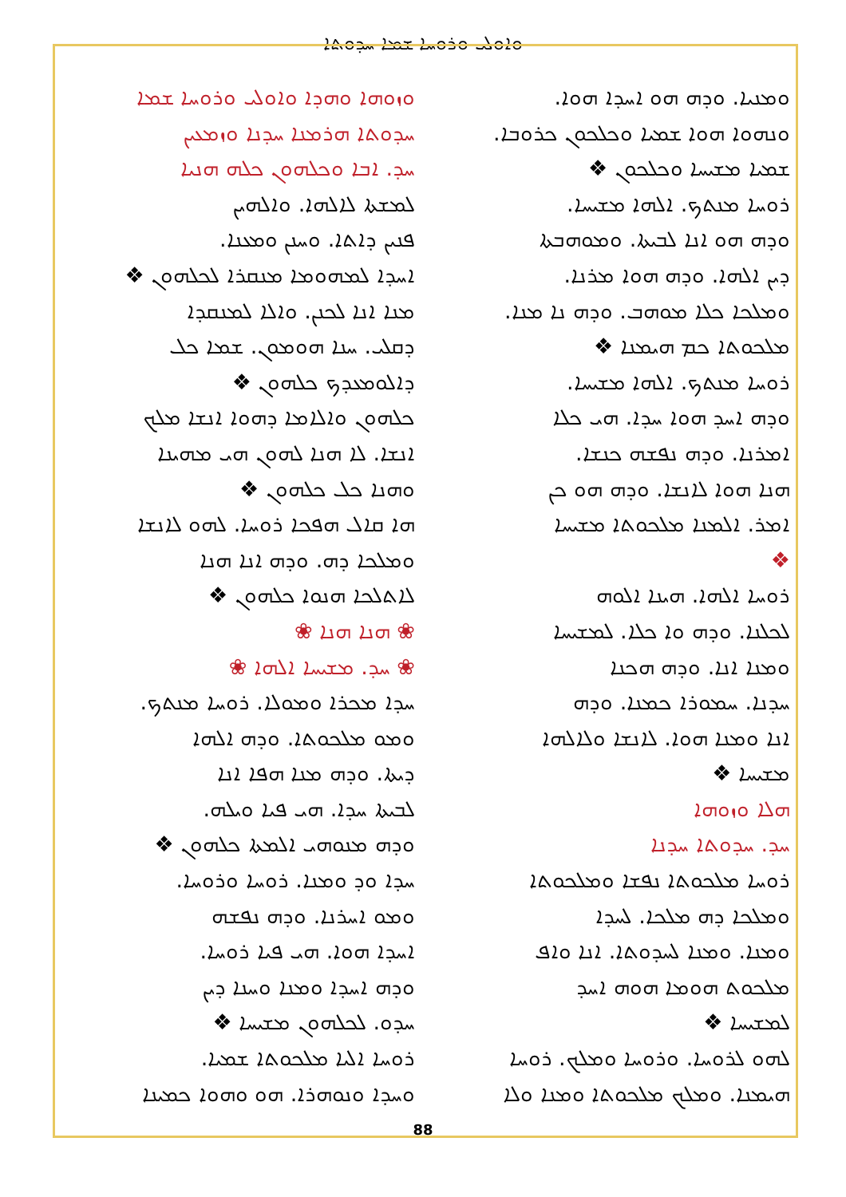ܘܐܘܠܝ ܘܪܘܚܐ ܫܡܐ ܚܕܘܬܐ
ܘܙܘܗܐ ܘܗܕܐ ܘܐܘܠܝ ܘܪܘܚܐ ܫܡܐ
ܚܕܘܬܐ ܗܪܡܢܐ ܚܕܢܐ ܘܙܡܥܝܢ
ܚܕ. ܐܒܐ ܘܟܠܗܘܢ ܟܠܗ ܗܢܝܐ
ܠܡܫܬܐ ܠܐܠܗܐ. ܘܐܠܗܝܢ
ܦܢܝܢ ܕܐܬܐ. ܘܚܢܢ ܘܡܥܢܐ.
ܐܚܕܐ ܠܡܗܘܡܐ ܡܢܩܪܐ ܠܟܠܗܘܢ ❖
ܡܢܐ ܐܢܐ ܠܟܢܢ. ܘܐܠܐ ܠܡܢܩܕܐ
ܕܩܠܝ. ܚܢܐ ܗܘܡܘܢ. ܫܡܐ ܟܠ
ܕܐܠܘܡܥܕܟ ܟܠܗܘܢ ❖
ܟܠܗܘܢ ܘܐܠܐܡܐ ܕܗܘܐ ܐܢܫܐ ܡܠܟ
ܐܢܫܐ. ܠܐ ܗܢܐ ܠܗܘܢ ܗܝ ܡܗܝܢܐ
ܘܗܢܐ ܟܠ ܟܠܗܘܢ ❖
ܗܐ ܩܐܠ ܗܦܟܐ ܪܘܚܐ. ܠܗܘ ܠܐܢܫܐ
ܘܡܠܟܐ ܕܗ. ܘܕܗ ܐܢܐ ܗܢܐ
ܠܐܬܠܟܐ ܗܢܘܐ ܟܠܗܘܢ ❖
❀ ܗܢܐ ܗܢܐ ❀
❀ ܚܕ. ܡܫܝܚܐ ܐܠܗܐ ❀
ܚܕܐ ܡܟܪܐ ܘܡܘܠܐ. ܪܘܚܐ ܡܢܬܟ.
ܘܡܘ ܡܠܟܘܬܐ. ܘܕܗ ܐܠܗܐ
ܕܝܬܐ. ܘܕܗ ܡܢܐ ܗܦܐ ܐܢܐ
ܠܒܝܬܐ ܚܕܐ. ܗܝ ܦܝܐ ܘܝܠܗ.
ܘܕܗ ܡܢܘܗܝ ܐܠܡܬܐ ܟܠܗܘܢ ❖
ܚܕܐ ܘܕ ܘܡܢܐ. ܪܘܚܐ ܘܪܘܚܐ.
ܘܡܘ ܐܚܪܢܐ. ܘܕܗ ܢܦܫܗ
ܐܚܕܐ ܗܘܐ. ܗܝ ܦܝܐ ܪܘܚܐ.
ܘܕܗ ܐܚܕܐ ܘܡܢܐ ܘܚܢܐ ܕܝܢ
ܚܕܘ. ܠܟܠܗܘܢ ܡܫܝܚܐ ❖
ܪܘܚܐ ܐܠܝܐ ܡܠܟܘܬܐ ܫܡܝܐ.
ܘܚܕܐ ܘܢܘܗܪܐ. ܗܘ ܘܗܘܐ ܟܡܝܢܐ
ܘܡܢܝܐ. ܘܕܗ ܗܘ ܐܚܕܐ ܗܘܐ.
ܘܢܗܘܐ ܗܘܐ ܫܡܝܐ ܘܟܠܟܘܢ ܟܪܘܒܐ.
ܫܡܝܐ ܡܫܝܚܐ ܘܟܠܟܘܢ ❖
ܪܘܚܐ ܡܢܬܟ. ܐܠܗܐ ܡܫܝܚܐ.
ܘܕܗ ܗܘ ܐܢܐ ܠܒܝܬܐ. ܘܡܘܗܒܬܐ
ܕܝܢ ܐܠܗܐ. ܘܕܗ ܗܘܐ ܡܪܢܐ.
ܘܡܠܟܐ ܟܠܐ ܡܘܗܒ. ܘܕܗ ܢܐ ܡܢܐ.
ܡܠܟܘܬܐ ܟܡ ܗܝܡܢܐ ❖
ܪܘܚܐ ܡܢܬܟ. ܐܠܗܐ ܡܫܝܚܐ.
ܘܕܗ ܐܚܕ ܗܘܐ ܚܕܐ. ܗܝ ܟܠܐ
ܐܡܪܢܐ. ܘܕܗ ܢܦܫܗ ܟܢܫܐ.
ܗܢܐ ܗܘܐ ܠܐܢܫܐ. ܘܕܗ ܗܘ ܟܢ
ܐܡܪ. ܐܠܡܢܐ ܡܠܟܘܬܐ ܡܫܝܚܐ
❖
ܪܘܚܐ ܐܠܗܐ. ܗܝܢܐ ܐܠܘܗ
ܠܟܠܢܐ. ܘܕܗ ܘܐ ܟܠܐ. ܠܡܫܝܚܐ
ܘܡܢܐ ܐܢܐ. ܘܕܗ ܗܟܢܐ
ܚܕܢܐ. ܚܡܘܪܐ ܟܡܢܐ. ܘܕܗ
ܐܢܐ ܘܡܢܐ ܗܘܐ. ܠܐܢܫܐ ܘܠܐܠܗܐ
ܡܫܝܚܐ ❖
ܗܠܐ ܘܙܘܗܐ
ܚܕ. ܚܕܘܬܐ ܚܕܢܐ
ܪܘܚܐ ܡܠܟܘܬܐ ܢܦܫܐ ܘܡܠܟܘܬܐ
ܘܡܠܟܐ ܕܗ ܡܠܟܐ. ܠܚܕܐ
ܘܡܢܐ. ܘܡܢܐ ܠܚܕܘܬܐ. ܐܢܐ ܘܐܦ
ܡܠܟܘܬ ܗܘܡܐ ܗܘܗ ܐܚܕ
ܠܡܫܝܚܐ ❖
ܠܗܘ ܠܪܘܚܐ. ܘܪܘܚܐ ܘܡܠܟ. ܪܘܚܐ
ܗܝܡܢܐ. ܘܡܠܟ ܡܠܟܘܬܐ ܘܡܢܐ ܘܠܐ
88